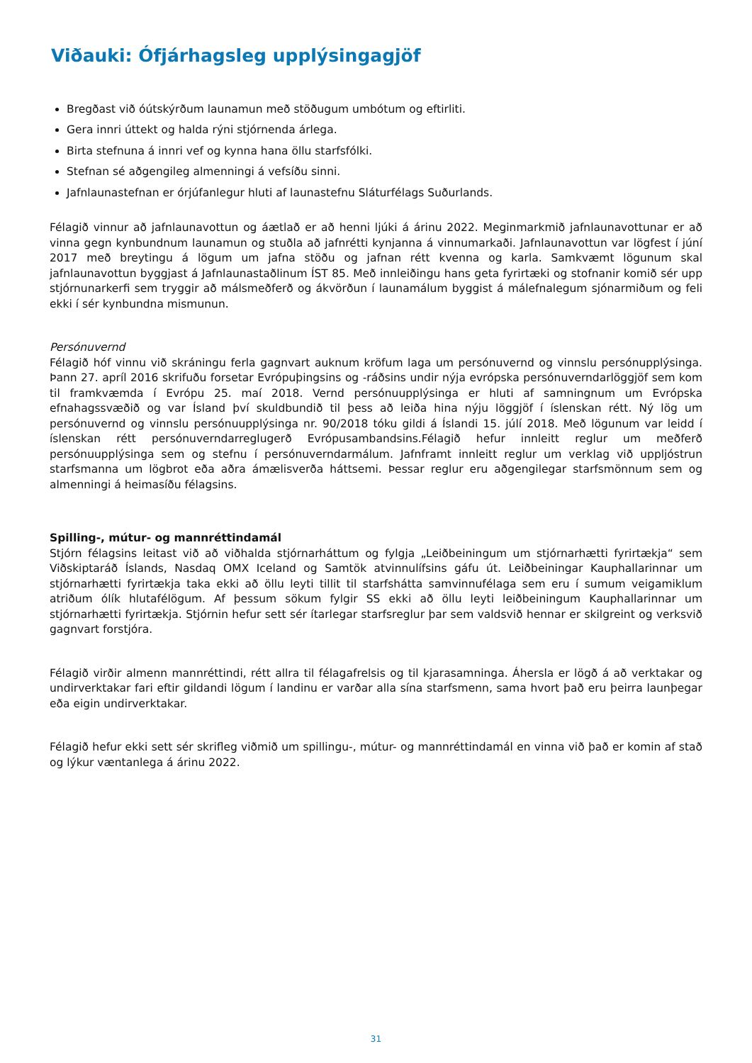Viðauki: Ófjárhagsleg upplýsingagjöf
Bregðast við óútskýrðum launamun með stöðugum umbótum og eftirliti.
Gera innri úttekt og halda rýni stjórnenda árlega.
Birta stefnuna á innri vef og kynna hana öllu starfsfólki.
Stefnan sé aðgengileg almenningi á vefsíðu sinni.
Jafnlaunastefnan er órjúfanlegur hluti af launastefnu Sláturfélags Suðurlands.
Félagið vinnur að jafnlaunavottun og áætlað er að henni ljúki á árinu 2022. Meginmarkmið jafnlaunavottunar er að vinna gegn kynbundnum launamun og stuðla að jafnrétti kynjanna á vinnumarkaði. Jafnlaunavottun var lögfest í júní 2017 með breytingu á lögum um jafna stöðu og jafnan rétt kvenna og karla. Samkvæmt lögunum skal jafnlaunavottun byggjast á Jafnlaunastaðlinum ÍST 85. Með innleiðingu hans geta fyrirtæki og stofnanir komið sér upp stjórnunarkerfi sem tryggir að málsmeðferð og ákvörðun í launamálum byggist á málefnalegum sjónarmiðum og feli ekki í sér kynbundna mismunun.
Persónuvernd
Félagið hóf vinnu við skráningu ferla gagnvart auknum kröfum laga um persónuvernd og vinnslu persónupplýsinga. Þann 27. apríl 2016 skrifuðu forsetar Evrópuþingsins og -ráðsins undir nýja evrópska persónuverndarlöggjöf sem kom til framkvæmda í Evrópu 25. maí 2018. Vernd persónuupplýsinga er hluti af samningnum um Evrópska efnahagssvæðið og var Ísland því skuldbundið til þess að leiða hina nýju löggjöf í íslenskan rétt. Ný lög um persónuvernd og vinnslu persónuupplýsinga nr. 90/2018 tóku gildi á Íslandi 15. júlí 2018. Með lögunum var leidd í íslenskan rétt persónuverndarreglugerð Evrópusambandsins.Félagið hefur innleitt reglur um meðferð persónuupplýsinga sem og stefnu í persónuverndarmálum. Jafnframt innleitt reglur um verklag við uppljóstrun starfsmanna um lögbrot eða aðra ámælisverða háttsemi. Þessar reglur eru aðgengilegar starfsmönnum sem og almenningi á heimasíðu félagsins.
Spilling-, mútur- og mannréttindamál
Stjórn félagsins leitast við að viðhalda stjórnarháttum og fylgja „Leiðbeiningum um stjórnarhætti fyrirtækja“ sem Viðskiptaráð Íslands, Nasdaq OMX Iceland og Samtök atvinnulífsins gáfu út. Leiðbeiningar Kauphallarinnar um stjórnarhætti fyrirtækja taka ekki að öllu leyti tillit til starfshátta samvinnufélaga sem eru í sumum veigamiklum atriðum ólík hlutafélögum. Af þessum sökum fylgir SS ekki að öllu leyti leiðbeiningum Kauphallarinnar um stjórnarhætti fyrirtækja. Stjórnin hefur sett sér ítarlegar starfsreglur þar sem valdsvið hennar er skilgreint og verksvið gagnvart forstjóra.
Félagið virðir almenn mannréttindi, rétt allra til félagafrelsis og til kjarasamninga. Áhersla er lögð á að verktakar og undirverktakar fari eftir gildandi lögum í landinu er varðar alla sína starfsmenn, sama hvort það eru þeirra launþegar eða eigin undirverktakar.
Félagið hefur ekki sett sér skrifleg viðmið um spillingu-, mútur- og mannréttindamál en vinna við það er komin af stað og lýkur væntanlega á árinu 2022.
31